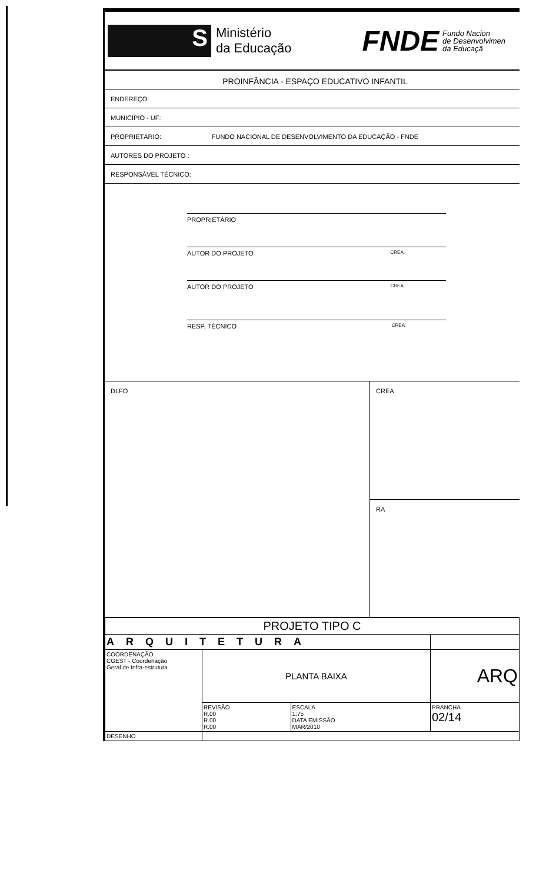S
Ministério
da Educação
FNDE
Fundo Nacion
de Desenvolvimen
da Educaçã
PROINFÂNCIA - ESPAÇO EDUCATIVO INFANTIL
ENDEREÇO:
MUNICÍPIO - UF:
PROPRIETÁRIO: FUNDO NACIONAL DE DESENVOLVIMENTO DA EDUCAÇÃO - FNDE
AUTORES DO PROJETO :
RESPONSÁVEL TÉCNICO:
PROPRIETÁRIO
AUTOR DO PROJETO CREA:
AUTOR DO PROJETO CREA:
RESP. TÉCNICO CREA
DLFO CREA
RA
| PROJETO TIPO C | | | |
| ARQUITETURA | | | |
| COORDENAÇÃO CGEST - Coordenação Geral de Infra-estrutura | PLANTA BAIXA | | ARQ |
| | REVISÃO R.00 R.00 R.00 | ESCALA 1:75 DATA EMISSÃO MAR/2010 | PRANCHA 02/14 |
| DESENHO | | | |